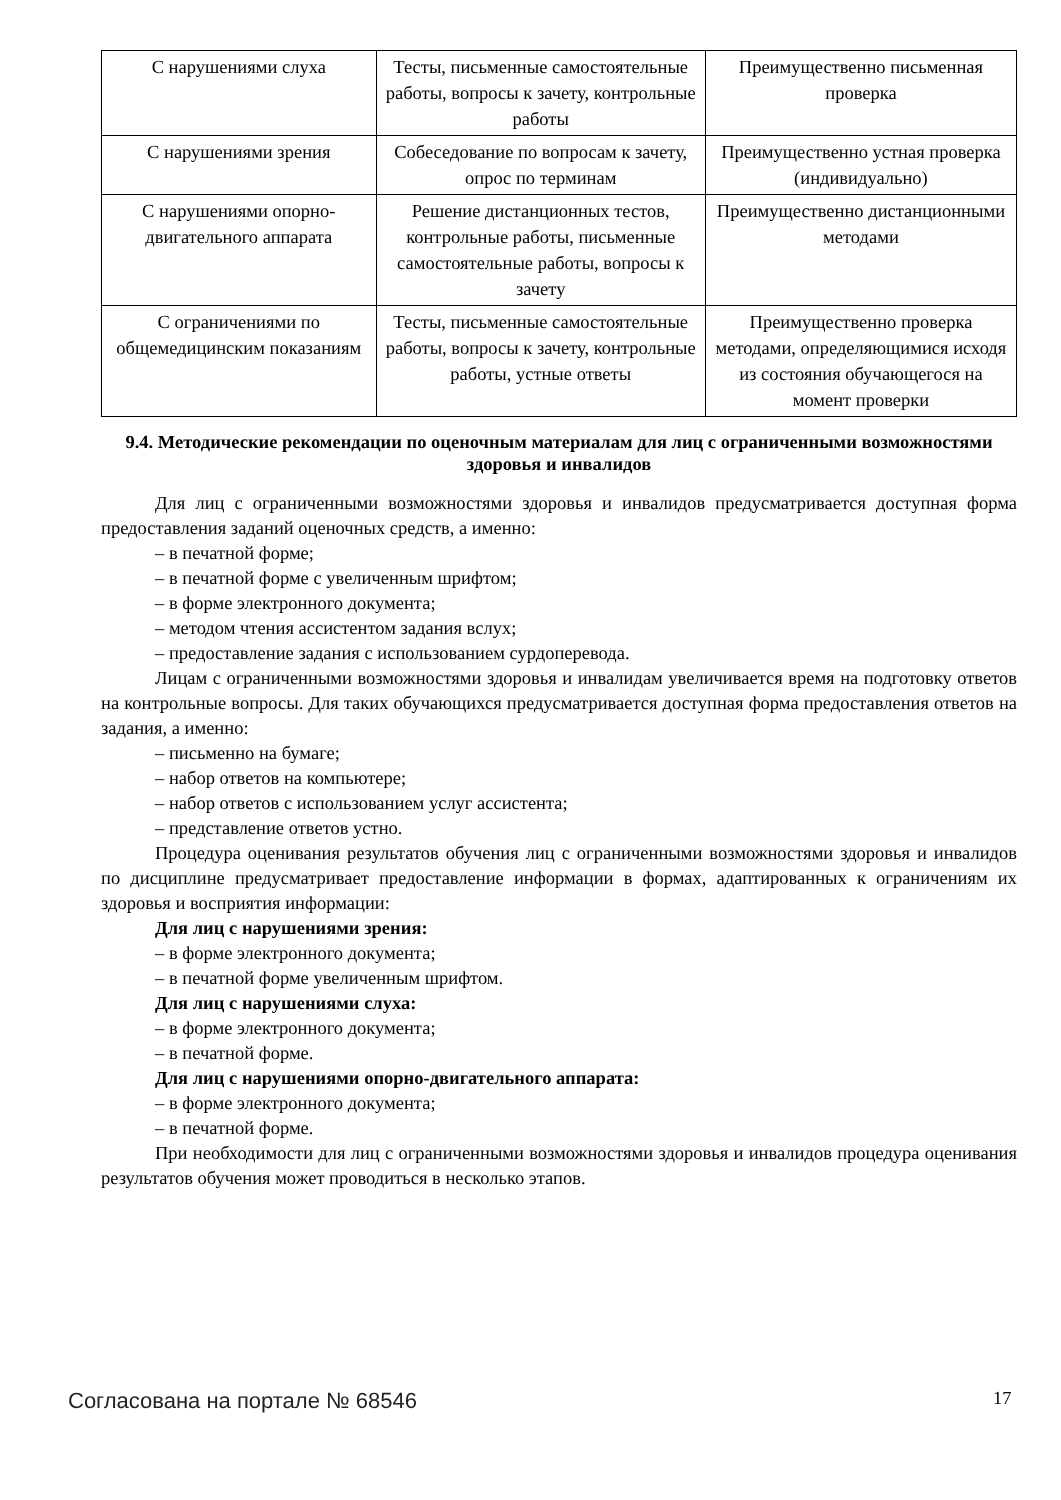| С нарушениями слуха | Тесты, письменные самостоятельные работы, вопросы к зачету, контрольные работы | Преимущественно письменная проверка |
| С нарушениями зрения | Собеседование по вопросам к зачету, опрос по терминам | Преимущественно устная проверка (индивидуально) |
| С нарушениями опорно-двигательного аппарата | Решение дистанционных тестов, контрольные работы, письменные самостоятельные работы, вопросы к зачету | Преимущественно дистанционными методами |
| С ограничениями по общемедицинским показаниям | Тесты, письменные самостоятельные работы, вопросы к зачету, контрольные работы, устные ответы | Преимущественно проверка методами, определяющимися исходя из состояния обучающегося на момент проверки |
9.4. Методические рекомендации по оценочным материалам для лиц с ограниченными возможностями здоровья и инвалидов
Для лиц с ограниченными возможностями здоровья и инвалидов предусматривается доступная форма предоставления заданий оценочных средств, а именно:
– в печатной форме;
– в печатной форме с увеличенным шрифтом;
– в форме электронного документа;
– методом чтения ассистентом задания вслух;
– предоставление задания с использованием сурдоперевода.
Лицам с ограниченными возможностями здоровья и инвалидам увеличивается время на подготовку ответов на контрольные вопросы. Для таких обучающихся предусматривается доступная форма предоставления ответов на задания, а именно:
– письменно на бумаге;
– набор ответов на компьютере;
– набор ответов с использованием услуг ассистента;
– представление ответов устно.
Процедура оценивания результатов обучения лиц с ограниченными возможностями здоровья и инвалидов по дисциплине предусматривает предоставление информации в формах, адаптированных к ограничениям их здоровья и восприятия информации:
Для лиц с нарушениями зрения:
– в форме электронного документа;
– в печатной форме увеличенным шрифтом.
Для лиц с нарушениями слуха:
– в форме электронного документа;
– в печатной форме.
Для лиц с нарушениями опорно-двигательного аппарата:
– в форме электронного документа;
– в печатной форме.
При необходимости для лиц с ограниченными возможностями здоровья и инвалидов процедура оценивания результатов обучения может проводиться в несколько этапов.
Согласована на портале № 68546 17